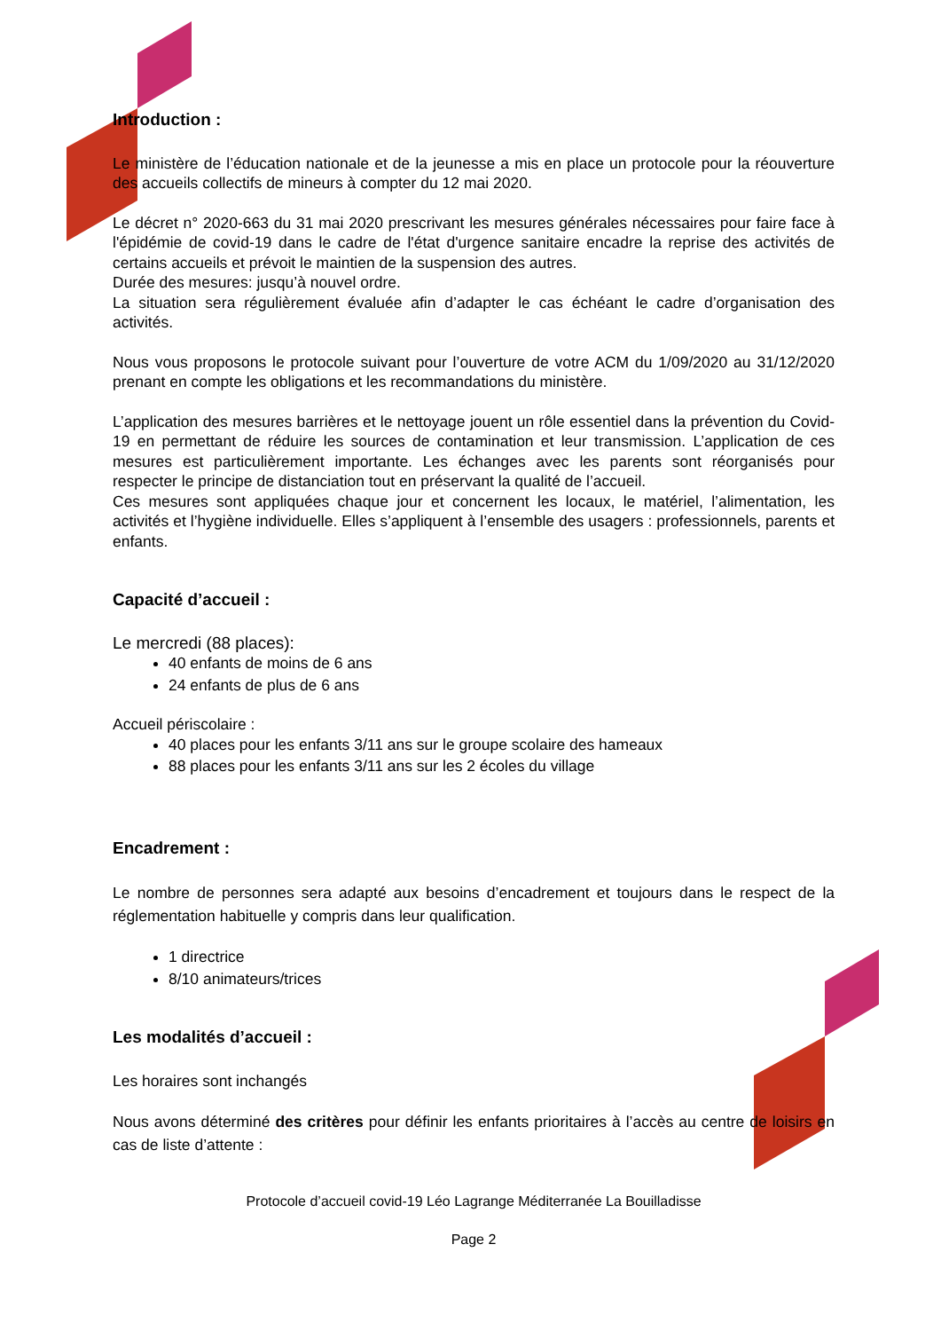Introduction :
Le ministère de l’éducation nationale et de la jeunesse a mis en place un protocole pour la réouverture des accueils collectifs de mineurs à compter du 12 mai 2020.
Le décret n° 2020-663 du 31 mai 2020 prescrivant les mesures générales nécessaires pour faire face à l'épidémie de covid-19 dans le cadre de l'état d'urgence sanitaire encadre la reprise des activités de certains accueils et prévoit le maintien de la suspension des autres.
Durée des mesures: jusqu’à nouvel ordre.
La situation sera régulièrement évaluée afin d’adapter le cas échéant le cadre d’organisation des activités.
Nous vous proposons le protocole suivant pour l’ouverture de votre ACM du 1/09/2020 au 31/12/2020 prenant en compte les obligations et les recommandations du ministère.
L’application des mesures barrières et le nettoyage jouent un rôle essentiel dans la prévention du Covid-19 en permettant de réduire les sources de contamination et leur transmission. L’application de ces mesures est particulièrement importante. Les échanges avec les parents sont réorganisés pour respecter le principe de distanciation tout en préservant la qualité de l’accueil.
Ces mesures sont appliquées chaque jour et concernent les locaux, le matériel, l’alimentation, les activités et l’hygiène individuelle. Elles s’appliquent à l’ensemble des usagers : professionnels, parents et enfants.
Capacité d’accueil :
Le mercredi (88 places):
40 enfants de moins de 6 ans
24 enfants de plus de 6 ans
Accueil périscolaire :
40 places pour les enfants 3/11 ans sur le groupe scolaire des hameaux
88 places pour les enfants 3/11 ans sur les 2 écoles du village
Encadrement :
Le nombre de personnes sera adapté aux besoins d’encadrement et toujours dans le respect de la réglementation habituelle y compris dans leur qualification.
1 directrice
8/10 animateurs/trices
Les modalités d’accueil :
Les horaires sont inchangés
Nous avons déterminé des critères pour définir les enfants prioritaires à l’accès au centre de loisirs en cas de liste d’attente :
Protocole d’accueil covid-19 Léo Lagrange Méditerranée La Bouilladisse
Page 2